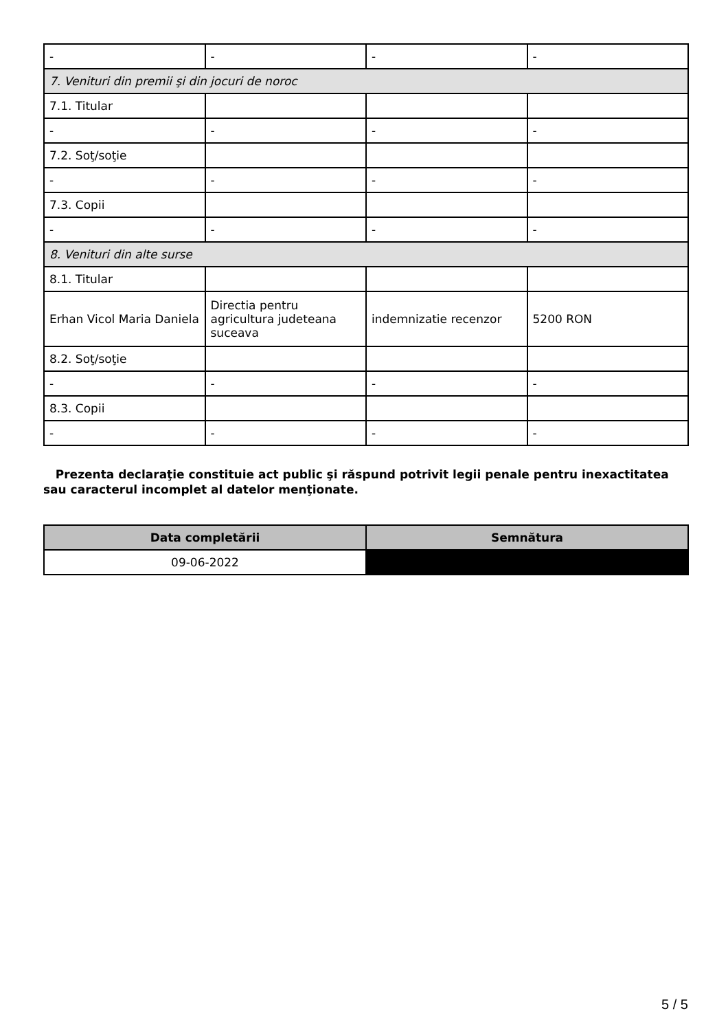| - | - | - | - |
| 7. Venituri din premii şi din jocuri de noroc | | | |
| 7.1. Titular | | | |
| - | - | - | - |
| 7.2. Soţ/soţie | | | |
| - | - | - | - |
| 7.3. Copii | | | |
| - | - | - | - |
| 8. Venituri din alte surse | | | |
| 8.1. Titular | | | |
| Erhan Vicol Maria Daniela | Directia pentru agricultura judeteana suceava | indemnizatie recenzor | 5200 RON |
| 8.2. Soţ/soţie | | | |
| - | - | - | - |
| 8.3. Copii | | | |
| - | - | - | - |
Prezenta declaraţie constituie act public şi răspund potrivit legii penale pentru inexactitatea sau caracterul incomplet al datelor menţionate.
| Data completării | Semnătura |
| --- | --- |
| 09-06-2022 | |
5 / 5